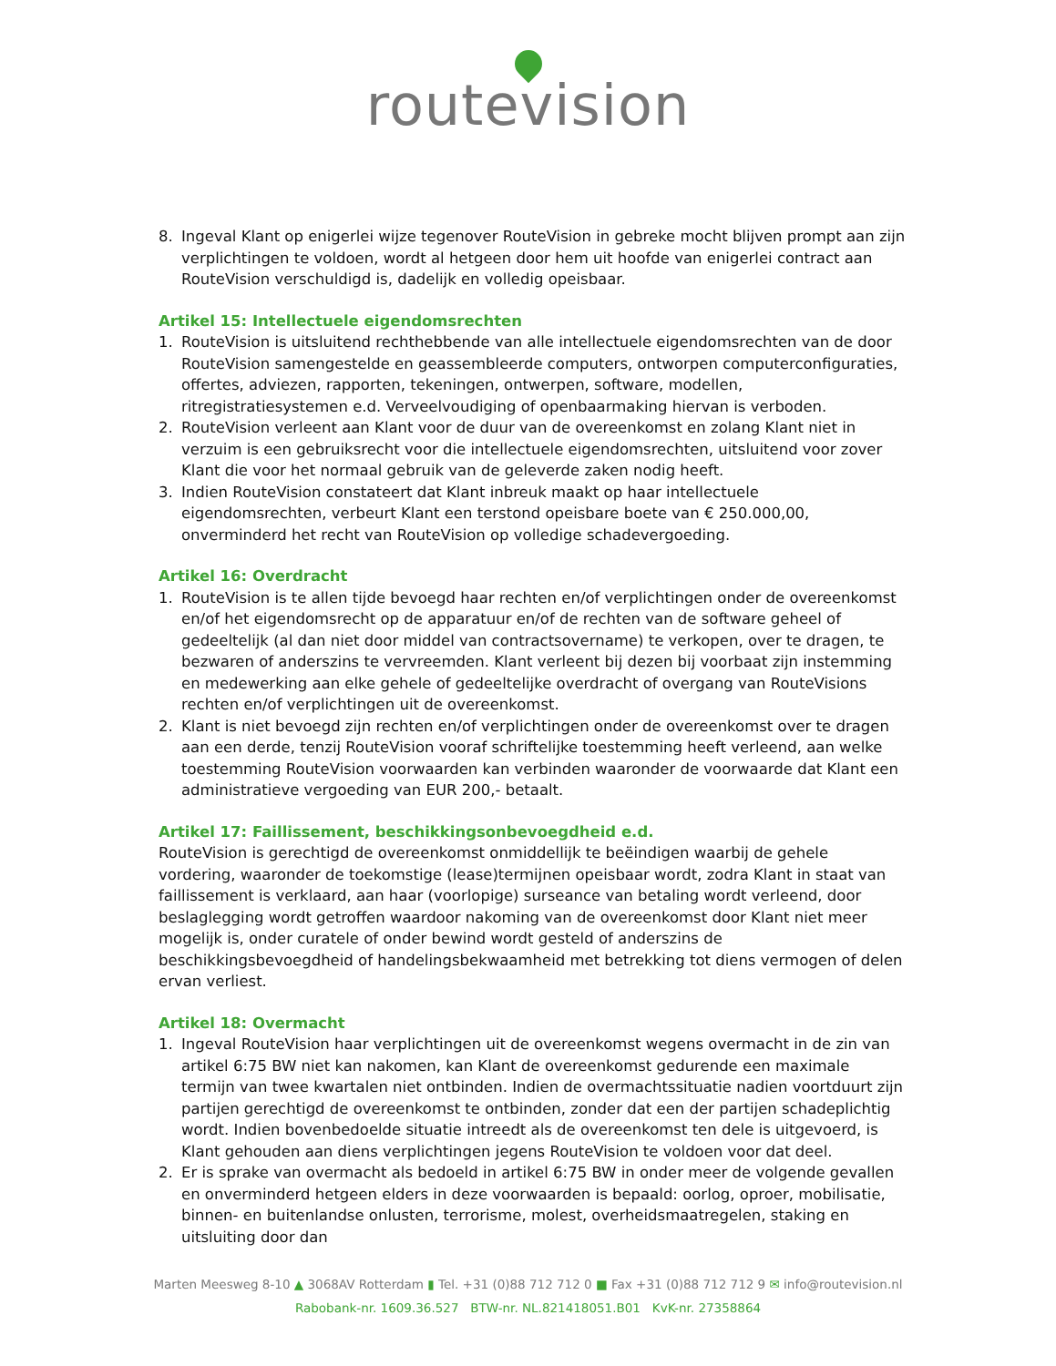routevision
8. Ingeval Klant op enigerlei wijze tegenover RouteVision in gebreke mocht blijven prompt aan zijn verplichtingen te voldoen, wordt al hetgeen door hem uit hoofde van enigerlei contract aan RouteVision verschuldigd is, dadelijk en volledig opeisbaar.
Artikel 15: Intellectuele eigendomsrechten
1. RouteVision is uitsluitend rechthebbende van alle intellectuele eigendomsrechten van de door RouteVision samengestelde en geassembleerde computers, ontworpen computerconfiguraties, offertes, adviezen, rapporten, tekeningen, ontwerpen, software, modellen, ritregistratiesystemen e.d. Verveelvoudiging of openbaarmaking hiervan is verboden.
2. RouteVision verleent aan Klant voor de duur van de overeenkomst en zolang Klant niet in verzuim is een gebruiksrecht voor die intellectuele eigendomsrechten, uitsluitend voor zover Klant die voor het normaal gebruik van de geleverde zaken nodig heeft.
3. Indien RouteVision constateert dat Klant inbreuk maakt op haar intellectuele eigendomsrechten, verbeurt Klant een terstond opeisbare boete van € 250.000,00, onverminderd het recht van RouteVision op volledige schadevergoeding.
Artikel 16: Overdracht
1. RouteVision is te allen tijde bevoegd haar rechten en/of verplichtingen onder de overeenkomst en/of het eigendomsrecht op de apparatuur en/of de rechten van de software geheel of gedeeltelijk (al dan niet door middel van contractsovername) te verkopen, over te dragen, te bezwaren of anderszins te vervreemden. Klant verleent bij dezen bij voorbaat zijn instemming en medewerking aan elke gehele of gedeeltelijke overdracht of overgang van RouteVisions rechten en/of verplichtingen uit de overeenkomst.
2. Klant is niet bevoegd zijn rechten en/of verplichtingen onder de overeenkomst over te dragen aan een derde, tenzij RouteVision vooraf schriftelijke toestemming heeft verleend, aan welke toestemming RouteVision voorwaarden kan verbinden waaronder de voorwaarde dat Klant een administratieve vergoeding van EUR 200,- betaalt.
Artikel 17: Faillissement, beschikkingsonbevoegdheid e.d.
RouteVision is gerechtigd de overeenkomst onmiddellijk te beëindigen waarbij de gehele vordering, waaronder de toekomstige (lease)termijnen opeisbaar wordt, zodra Klant in staat van faillissement is verklaard, aan haar (voorlopige) surseance van betaling wordt verleend, door beslaglegging wordt getroffen waardoor nakoming van de overeenkomst door Klant niet meer mogelijk is, onder curatele of onder bewind wordt gesteld of anderszins de beschikkingsbevoegdheid of handelingsbekwaamheid met betrekking tot diens vermogen of delen ervan verliest.
Artikel 18: Overmacht
1. Ingeval RouteVision haar verplichtingen uit de overeenkomst wegens overmacht in de zin van artikel 6:75 BW niet kan nakomen, kan Klant de overeenkomst gedurende een maximale termijn van twee kwartalen niet ontbinden. Indien de overmachtssituatie nadien voortduurt zijn partijen gerechtigd de overeenkomst te ontbinden, zonder dat een der partijen schadeplichtig wordt. Indien bovenbedoelde situatie intreedt als de overeenkomst ten dele is uitgevoerd, is Klant gehouden aan diens verplichtingen jegens RouteVision te voldoen voor dat deel.
2. Er is sprake van overmacht als bedoeld in artikel 6:75 BW in onder meer de volgende gevallen en onverminderd hetgeen elders in deze voorwaarden is bepaald: oorlog, oproer, mobilisatie, binnen- en buitenlandse onlusten, terrorisme, molest, overheidsmaatregelen, staking en uitsluiting door dan
Marten Meesweg 8-10 ▲ 3068AV Rotterdam ▮ Tel. +31 (0)88 712 712 0 ■ Fax +31 (0)88 712 712 9 ✉ info@routevision.nl
Rabobank-nr. 1609.36.527 BTW-nr. NL.821418051.B01 KvK-nr. 27358864